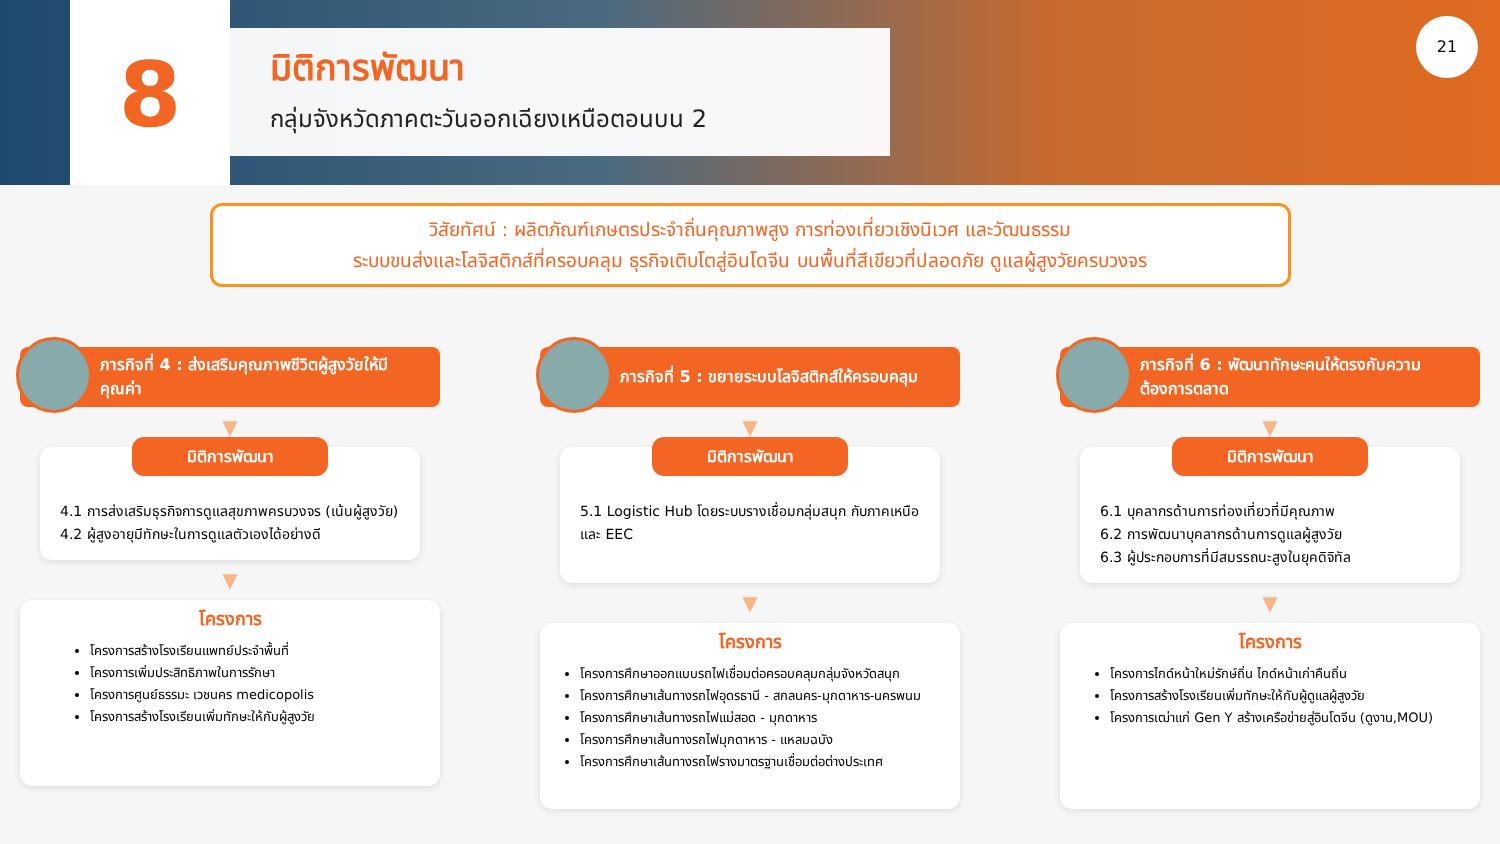8
มิติการพัฒนา
กลุ่มจังหวัดภาคตะวันออกเฉียงเหนือตอนบน 2
21
วิสัยทัศน์ : ผลิตภัณฑ์เกษตรประจำถิ่นคุณภาพสูง การท่องเที่ยวเชิงนิเวศ และวัฒนธรรม
ระบบขนส่งและโลจิสติกส์ที่ครอบคลุม ธุรกิจเติบโตสู่อินโดจีน บนพื้นที่สีเขียวที่ปลอดภัย ดูแลผู้สูงวัยครบวงจร
ภารกิจที่ 4 : ส่งเสริมคุณภาพชีวิตผู้สูงวัยให้มีคุณค่า
▼
มิติการพัฒนา
4.1 การส่งเสริมธุรกิจการดูแลสุขภาพครบวงจร (เน้นผู้สูงวัย)
4.2 ผู้สูงอายุมีทักษะในการดูแลตัวเองได้อย่างดี
▼
โครงการ
โครงการสร้างโรงเรียนแพทย์ประจำพื้นที่
โครงการเพิ่มประสิทธิภาพในการรักษา
โครงการศูนย์ธรรมะ เวชนคร medicopolis
โครงการสร้างโรงเรียนเพิ่มทักษะให้กับผู้สูงวัย
ภารกิจที่ 5 : ขยายระบบโลจิสติกส์ให้ครอบคลุม
▼
มิติการพัฒนา
5.1 Logistic Hub โดยระบบรางเชื่อมกลุ่มสนุก กับภาคเหนือและ EEC
▼
โครงการ
โครงการศึกษาออกแบบรถไฟเชื่อมต่อครอบคลุมกลุ่มจังหวัดสนุก
โครงการศึกษาเส้นทางรถไฟอุดรธานี - สกลนคร-มุกดาหาร-นครพนม
โครงการศึกษาเส้นทางรถไฟแม่สอด - มุกดาหาร
โครงการศึกษาเส้นทางรถไฟมุกดาหาร - แหลมฉบัง
โครงการศึกษาเส้นทางรถไฟรางมาตรฐานเชื่อมต่อต่างประเทศ
ภารกิจที่ 6 : พัฒนาทักษะคนให้ตรงกับความต้องการตลาด
▼
มิติการพัฒนา
6.1 บุคลากรด้านการท่องเที่ยวที่มีคุณภาพ
6.2 การพัฒนาบุคลากรด้านการดูแลผู้สูงวัย
6.3 ผู้ประกอบการที่มีสมรรถนะสูงในยุคดิจิทัล
▼
โครงการ
โครงการไกด์หน้าใหม่รักษ์ถิ่น ไกด์หน้าเก่าคืนถิ่น
โครงการสร้างโรงเรียนเพิ่มทักษะให้กับผู้ดูแลผู้สูงวัย
โครงการเฒ่าแก่ Gen Y สร้างเครือข่ายสู่อินโดจีน (ดูงาน,MOU)